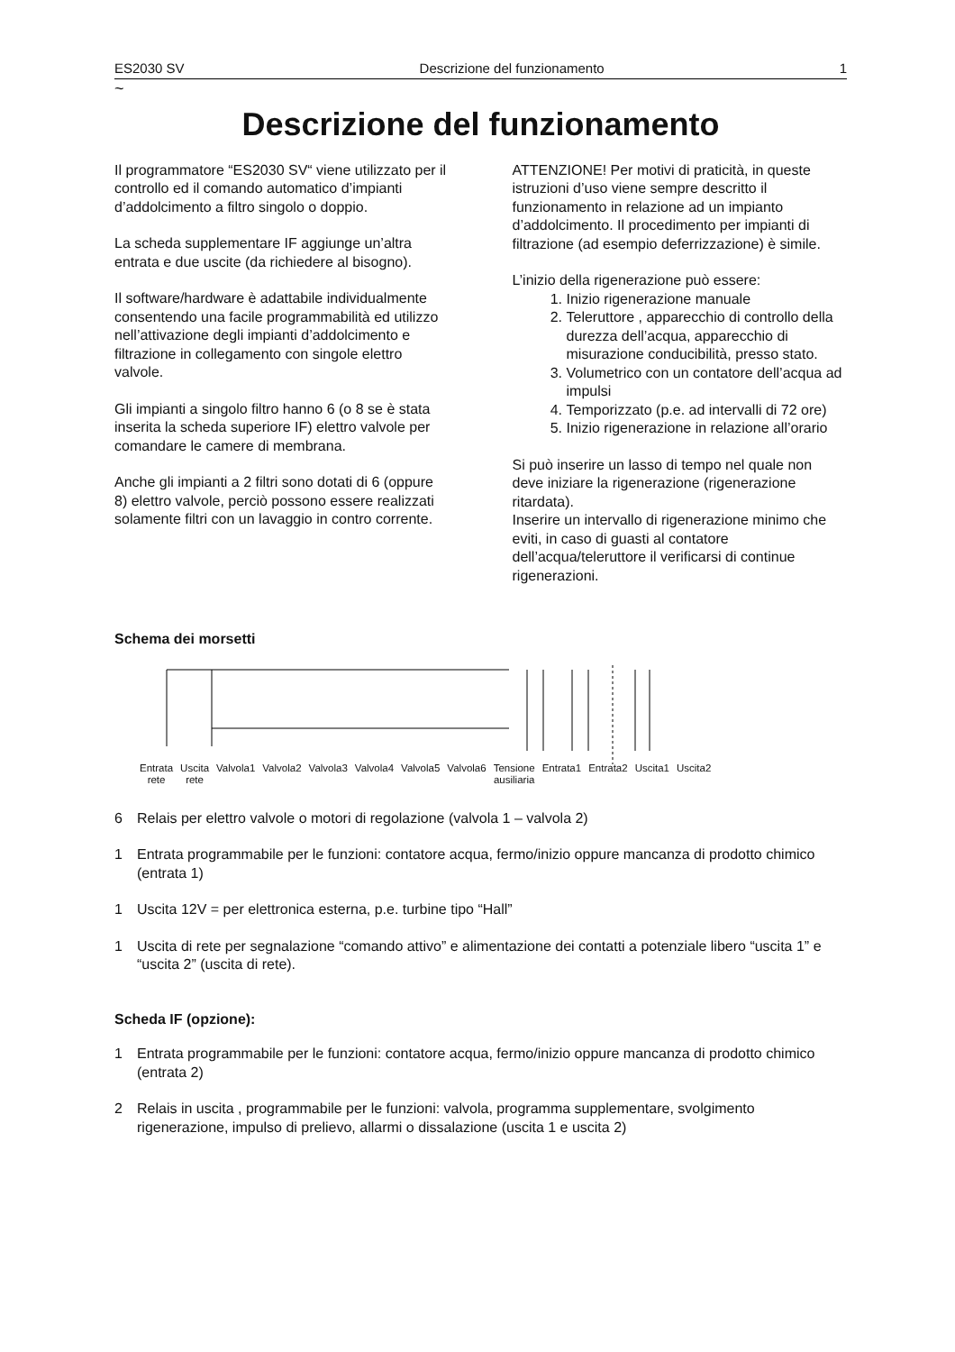ES2030 SV Descrizione del funzionamento 1
~
Descrizione del funzionamento
Il programmatore “ES2030 SV“ viene utilizzato per il controllo ed il comando automatico d’impianti d’addolcimento a filtro singolo o doppio.
La scheda supplementare IF aggiunge un’altra entrata e due uscite (da richiedere al bisogno).
Il software/hardware è adattabile individualmente consentendo una facile programmabilità ed utilizzo nell’attivazione degli impianti d’addolcimento e filtrazione in collegamento con singole elettro valvole.
Gli impianti a singolo filtro hanno 6 (o 8 se è stata inserita la scheda superiore IF) elettro valvole per comandare le camere di membrana.
Anche gli impianti a 2 filtri sono dotati di 6 (oppure 8) elettro valvole, perciò possono essere realizzati solamente filtri con un lavaggio in contro corrente.
ATTENZIONE! Per motivi di praticità, in queste istruzioni d’uso viene sempre descritto il funzionamento in relazione ad un impianto d’addolcimento. Il procedimento per impianti di filtrazione (ad esempio deferrizzazione) è simile.
L’inizio della rigenerazione può essere:
1. Inizio rigenerazione manuale
2. Teleruttore , apparecchio di controllo della durezza dell’acqua, apparecchio di misurazione conducibilità, presso stato.
3. Volumetrico con un contatore dell’acqua ad impulsi
4. Temporizzato (p.e. ad intervalli di 72 ore)
5. Inizio rigenerazione in relazione all’orario
Si può inserire un lasso di tempo nel quale non deve iniziare la rigenerazione (rigenerazione ritardata).
Inserire un intervallo di rigenerazione minimo che eviti, in caso di guasti al contatore dell’acqua/teleruttore il verificarsi di continue rigenerazioni.
Schema dei morsetti
Entrata
rete Uscita
rete Valvola1 Valvola2 Valvola3 Valvola4 Valvola5 Valvola6 Tensione
ausiliaria Entrata1 Entrata2 Uscita1 Uscita2
6 Relais per elettro valvole o motori di regolazione (valvola 1 – valvola 2)
1 Entrata programmabile per le funzioni: contatore acqua, fermo/inizio oppure mancanza di prodotto chimico (entrata 1)
1 Uscita 12V = per elettronica esterna, p.e. turbine tipo “Hall”
1 Uscita di rete per segnalazione “comando attivo” e alimentazione dei contatti a potenziale libero “uscita 1” e “uscita 2” (uscita di rete).
Scheda IF (opzione):
1 Entrata programmabile per le funzioni: contatore acqua, fermo/inizio oppure mancanza di prodotto chimico (entrata 2)
2 Relais in uscita , programmabile per le funzioni: valvola, programma supplementare, svolgimento rigenerazione, impulso di prelievo, allarmi o dissalazione (uscita 1 e uscita 2)